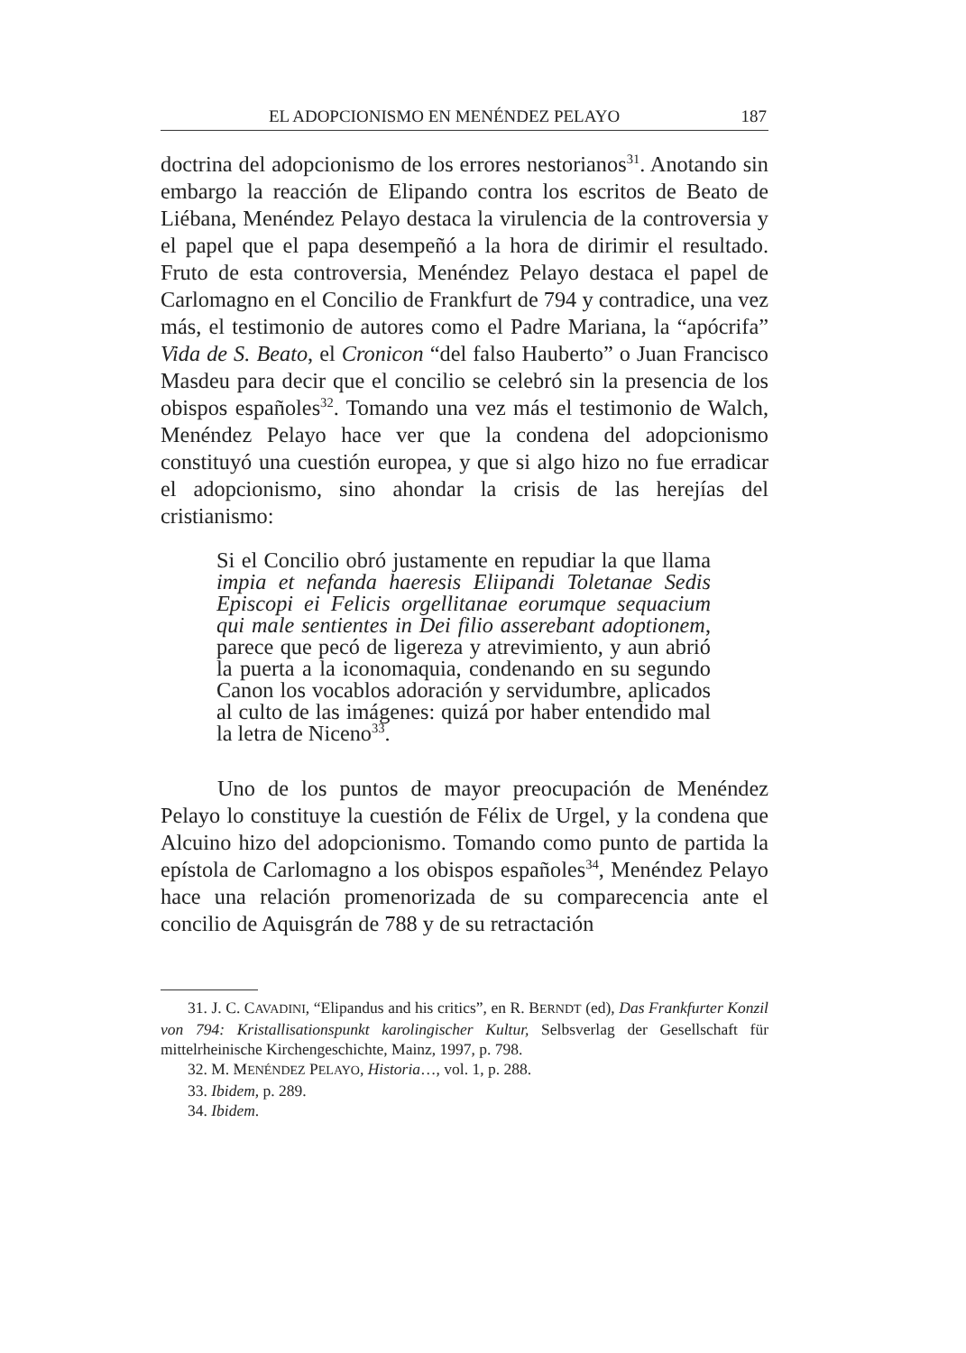EL ADOPCIONISMO EN MENÉNDEZ PELAYO 187
doctrina del adopcionismo de los errores nestorianos<sup>31</sup>. Anotando sin embargo la reacción de Elipando contra los escritos de Beato de Liébana, Menéndez Pelayo destaca la virulencia de la controversia y el papel que el papa desempeñó a la hora de dirimir el resultado. Fruto de esta controversia, Menéndez Pelayo destaca el papel de Carlomagno en el Concilio de Frankfurt de 794 y contradice, una vez más, el testimonio de autores como el Padre Mariana, la “apócrifa” Vida de S. Beato, el Cronicon “del falso Hauberto” o Juan Francisco Masdeu para decir que el concilio se celebró sin la presencia de los obispos españoles<sup>32</sup>. Tomando una vez más el testimonio de Walch, Menéndez Pelayo hace ver que la condena del adopcionismo constituyó una cuestión europea, y que si algo hizo no fue erradicar el adopcionismo, sino ahondar la crisis de las herejías del cristianismo:
Si el Concilio obró justamente en repudiar la que llama impia et nefanda haeresis Eliipandi Toletanae Sedis Episcopi ei Felicis orgellitanae eorumque sequacium qui male sentientes in Dei filio asserebant adoptionem, parece que pecó de ligereza y atrevimiento, y aun abrió la puerta a la iconomaquia, condenando en su segundo Canon los vocablos adoración y servidumbre, aplicados al culto de las imágenes: quizá por haber entendido mal la letra de Niceno<sup>33</sup>.
Uno de los puntos de mayor preocupación de Menéndez Pelayo lo constituye la cuestión de Félix de Urgel, y la condena que Alcuino hizo del adopcionismo. Tomando como punto de partida la epístola de Carlomagno a los obispos españoles<sup>34</sup>, Menéndez Pelayo hace una relación promenorizada de su comparecencia ante el concilio de Aquisgrán de 788 y de su retractación
31. J. C. CAVADINI, “Elipandus and his critics”, en R. BERNDT (ed), Das Frankfurter Konzil von 794: Kristallisationspunkt karolingischer Kultur, Selbsverlag der Gesellschaft für mittelrheinische Kirchengeschichte, Mainz, 1997, p. 798.
32. M. MENÉNDEZ PELAYO, Historia…, vol. 1, p. 288.
33. Ibidem, p. 289.
34. Ibidem.